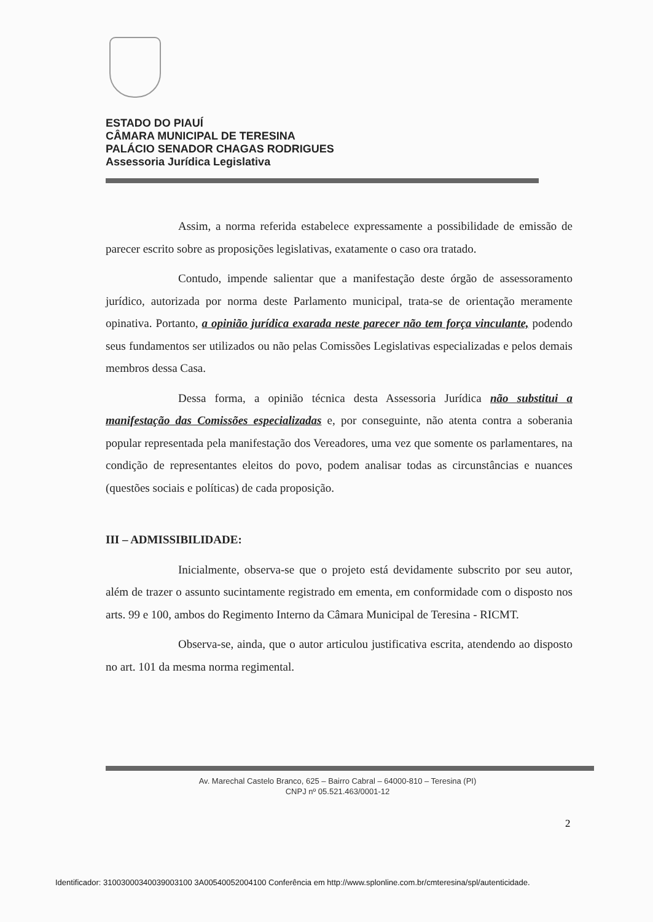ESTADO DO PIAUÍ
CÂMARA MUNICIPAL DE TERESINA
PALÁCIO SENADOR CHAGAS RODRIGUES
Assessoria Jurídica Legislativa
Assim, a norma referida estabelece expressamente a possibilidade de emissão de parecer escrito sobre as proposições legislativas, exatamente o caso ora tratado.
Contudo, impende salientar que a manifestação deste órgão de assessoramento jurídico, autorizada por norma deste Parlamento municipal, trata-se de orientação meramente opinativa. Portanto, a opinião jurídica exarada neste parecer não tem força vinculante, podendo seus fundamentos ser utilizados ou não pelas Comissões Legislativas especializadas e pelos demais membros dessa Casa.
Dessa forma, a opinião técnica desta Assessoria Jurídica não substitui a manifestação das Comissões especializadas e, por conseguinte, não atenta contra a soberania popular representada pela manifestação dos Vereadores, uma vez que somente os parlamentares, na condição de representantes eleitos do povo, podem analisar todas as circunstâncias e nuances (questões sociais e políticas) de cada proposição.
III – ADMISSIBILIDADE:
Inicialmente, observa-se que o projeto está devidamente subscrito por seu autor, além de trazer o assunto sucintamente registrado em ementa, em conformidade com o disposto nos arts. 99 e 100, ambos do Regimento Interno da Câmara Municipal de Teresina - RICMT.
Observa-se, ainda, que o autor articulou justificativa escrita, atendendo ao disposto no art. 101 da mesma norma regimental.
Av. Marechal Castelo Branco, 625 – Bairro Cabral – 64000-810 – Teresina (PI)
CNPJ nº 05.521.463/0001-12
2
Identificador: 31003000340039003100 3A00540052004100 Conferência em http://www.splonline.com.br/cmteresina/spl/autenticidade.